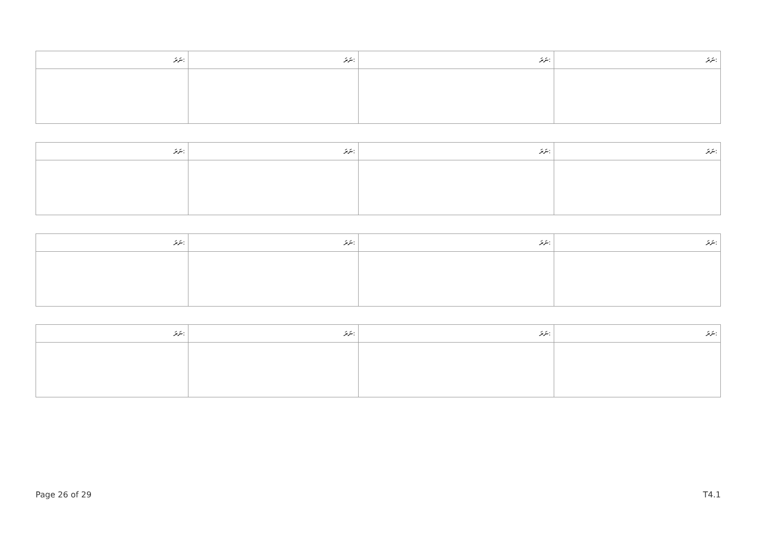| ނަރަ: | ނަރަ: | ނަރަ: | ނަރަ: |
| --- | --- | --- | --- |
| ނަރަ: | ނަރަ: | ނަރަ: | ނަރަ: |
| --- | --- | --- | --- |
| ނަރަ: | ނަރަ: | ނަރަ: | ނަރަ: |
| --- | --- | --- | --- |
| ނަރަ: | ނަރަ: | ނަރަ: | ނަރަ: |
| --- | --- | --- | --- |
Page 26 of 29 T4.1